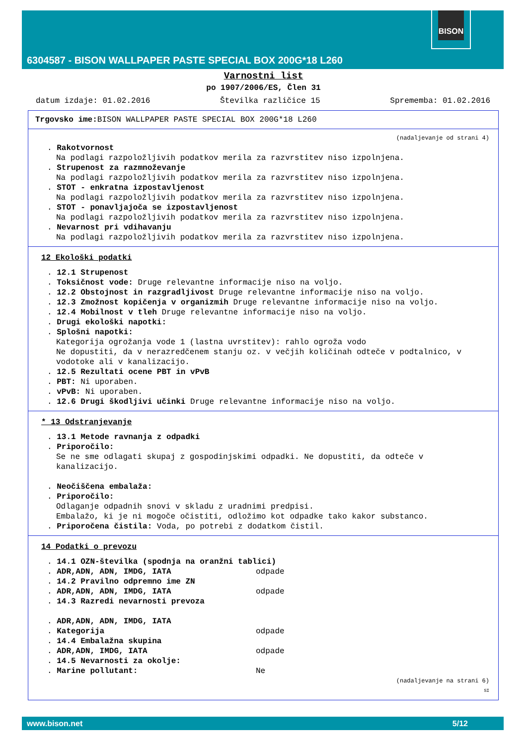BISON
6304587 - BISON WALLPAPER PASTE SPECIAL BOX 200G*18 L260
Varnostni list
po 1907/2006/ES, Člen 31
datum izdaje: 01.02.2016 Številka različice 15 Sprememba: 01.02.2016
Trgovsko ime: BISON WALLPAPER PASTE SPECIAL BOX 200G*18 L260
(nadaljevanje od strani 4)
. Rakotvornost
Na podlagi razpoložljivih podatkov merila za razvrstitev niso izpolnjena.
. Strupenost za razmnoževanje
Na podlagi razpoložljivih podatkov merila za razvrstitev niso izpolnjena.
. STOT - enkratna izpostavljenost
Na podlagi razpoložljivih podatkov merila za razvrstitev niso izpolnjena.
. STOT - ponavljajoča se izpostavljenost
Na podlagi razpoložljivih podatkov merila za razvrstitev niso izpolnjena.
. Nevarnost pri vdihavanju
Na podlagi razpoložljivih podatkov merila za razvrstitev niso izpolnjena.
12 Ekološki podatki
. 12.1 Strupenost
. Toksičnost vode: Druge relevantne informacije niso na voljo.
. 12.2 Obstojnost in razgradljivost Druge relevantne informacije niso na voljo.
. 12.3 Zmožnost kopičenja v organizmih Druge relevantne informacije niso na voljo.
. 12.4 Mobilnost v tleh Druge relevantne informacije niso na voljo.
. Drugi ekološki napotki:
. Splošni napotki:
Kategorija ogrožanja vode 1 (lastna uvrstitev): rahlo ogroža vodo
Ne dopustiti, da v nerazredčenem stanju oz. v večjih količinah odteče v podtalnico, v vodotoke ali v kanalizacijo.
. 12.5 Rezultati ocene PBT in vPvB
. PBT: Ni uporaben.
. vPvB: Ni uporaben.
. 12.6 Drugi škodljivi učinki Druge relevantne informacije niso na voljo.
* 13 Odstranjevanje
. 13.1 Metode ravnanja z odpadki
. Priporočilo:
Se ne sme odlagati skupaj z gospodinjskimi odpadki. Ne dopustiti, da odteče v kanalizacijo.
. Neočiščena embalaža:
. Priporočilo:
Odlaganje odpadnih snovi v skladu z uradnimi predpisi.
Embalažo, ki je ni mogoče očistiti, odložimo kot odpadke tako kakor substanco.
. Priporočena čistila: Voda, po potrebi z dodatkom čistil.
14 Podatki o prevozu
. 14.1 OZN-številka (spodnja na oranžni tablici)
. ADR,ADN, ADN, IMDG, IATA odpade
. 14.2 Pravilno odpremno ime ZN
. ADR,ADN, ADN, IMDG, IATA odpade
. 14.3 Razredi nevarnosti prevoza
. ADR,ADN, ADN, IMDG, IATA
. Kategorija odpade
. 14.4 Embalažna skupina
. ADR,ADN, IMDG, IATA odpade
. 14.5 Nevarnosti za okolje:
. Marine pollutant: Ne
(nadaljevanje na strani 6)
SI
www.bison.net 5/12